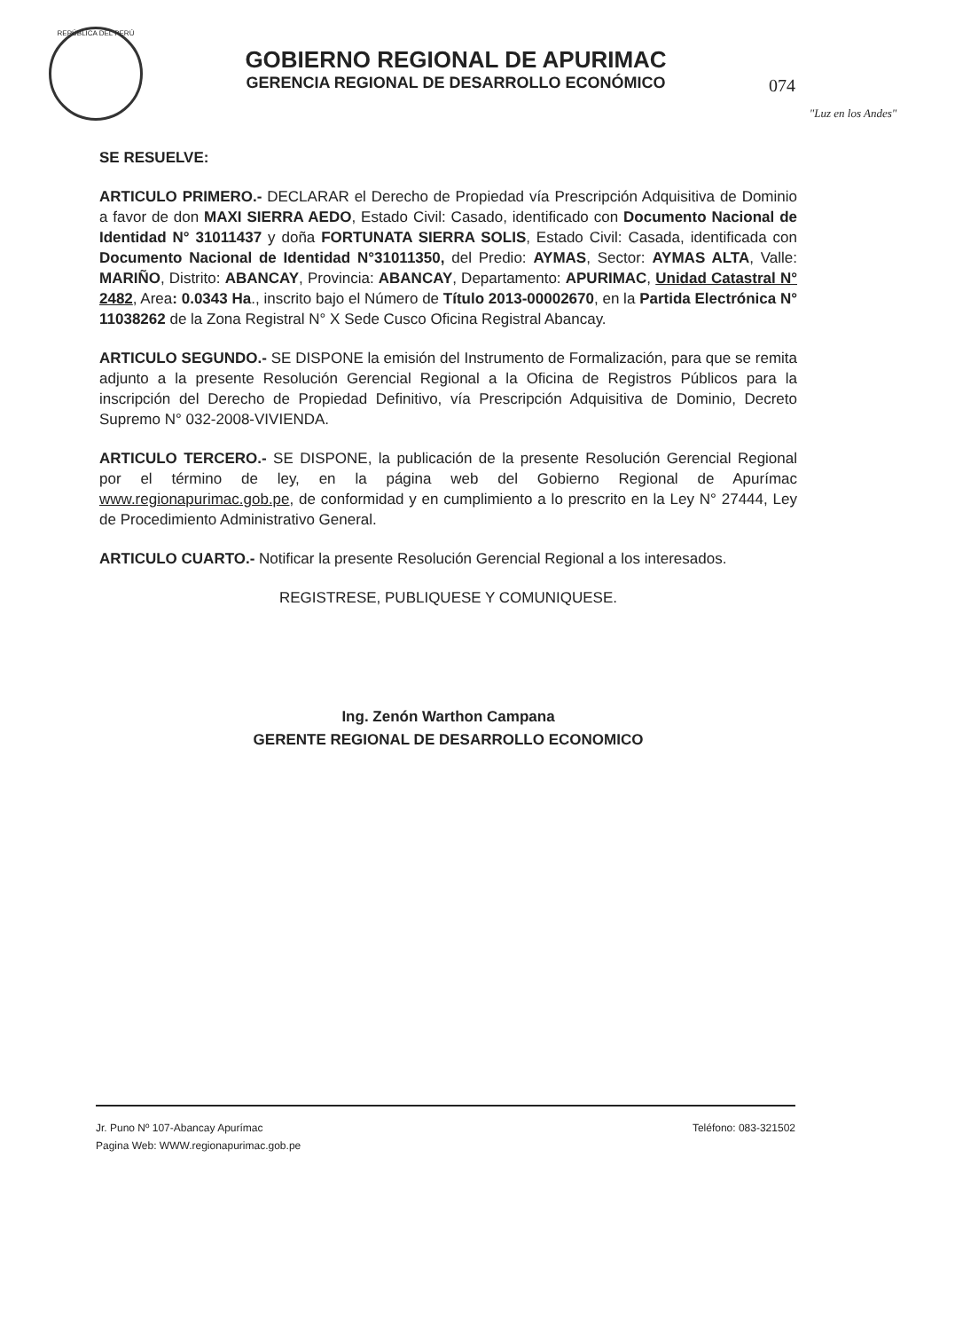REPÚBLICA DEL PERÚ
GOBIERNO REGIONAL DE APURIMAC
GERENCIA REGIONAL DE DESARROLLO ECONÓMICO
074
"Luz en los Andes"
SE RESUELVE:
ARTICULO PRIMERO.- DECLARAR el Derecho de Propiedad vía Prescripción Adquisitiva de Dominio a favor de don MAXI SIERRA AEDO, Estado Civil: Casado, identificado con Documento Nacional de Identidad N° 31011437 y doña FORTUNATA SIERRA SOLIS, Estado Civil: Casada, identificada con Documento Nacional de Identidad N°31011350, del Predio: AYMAS, Sector: AYMAS ALTA, Valle: MARIÑO, Distrito: ABANCAY, Provincia: ABANCAY, Departamento: APURIMAC, Unidad Catastral N° 2482, Area: 0.0343 Ha., inscrito bajo el Número de Título 2013-00002670, en la Partida Electrónica N° 11038262 de la Zona Registral N° X Sede Cusco Oficina Registral Abancay.
ARTICULO SEGUNDO.- SE DISPONE la emisión del Instrumento de Formalización, para que se remita adjunto a la presente Resolución Gerencial Regional a la Oficina de Registros Públicos para la inscripción del Derecho de Propiedad Definitivo, vía Prescripción Adquisitiva de Dominio, Decreto Supremo N° 032-2008-VIVIENDA.
ARTICULO TERCERO.- SE DISPONE, la publicación de la presente Resolución Gerencial Regional por el término de ley, en la página web del Gobierno Regional de Apurímac www.regionapurimac.gob.pe, de conformidad y en cumplimiento a lo prescrito en la Ley N° 27444, Ley de Procedimiento Administrativo General.
ARTICULO CUARTO.- Notificar la presente Resolución Gerencial Regional a los interesados.
REGISTRESE, PUBLIQUESE Y COMUNIQUESE.
Ing. Zenón Warthon Campana
GERENTE REGIONAL DE DESARROLLO ECONOMICO
Jr. Puno Nº 107-Abancay Apurímac
Pagina Web: WWW.regionapurimac.gob.pe
Teléfono: 083-321502